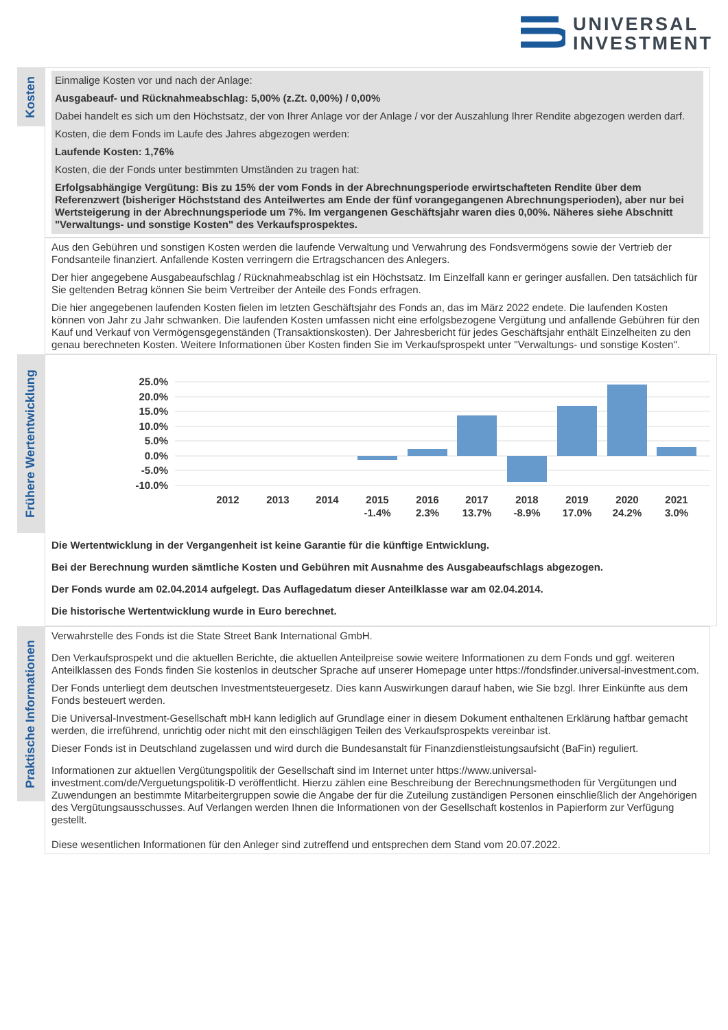UNIVERSAL
INVESTMENT
Kosten
Einmalige Kosten vor und nach der Anlage:
Ausgabeauf- und Rücknahmeabschlag: 5,00% (z.Zt. 0,00%) / 0,00%
Dabei handelt es sich um den Höchstsatz, der von Ihrer Anlage vor der Anlage / vor der Auszahlung Ihrer Rendite abgezogen werden darf.
Kosten, die dem Fonds im Laufe des Jahres abgezogen werden:
Laufende Kosten: 1,76%
Kosten, die der Fonds unter bestimmten Umständen zu tragen hat:
Erfolgsabhängige Vergütung: Bis zu 15% der vom Fonds in der Abrechnungsperiode erwirtschafteten Rendite über dem Referenzwert (bisheriger Höchststand des Anteilwertes am Ende der fünf vorangegangenen Abrechnungsperioden), aber nur bei Wertsteigerung in der Abrechnungsperiode um 7%. Im vergangenen Geschäftsjahr waren dies 0,00%. Näheres siehe Abschnitt "Verwaltungs- und sonstige Kosten" des Verkaufsprospektes.
Aus den Gebühren und sonstigen Kosten werden die laufende Verwaltung und Verwahrung des Fondsvermögens sowie der Vertrieb der Fondsanteile finanziert. Anfallende Kosten verringern die Ertragschancen des Anlegers.
Der hier angegebene Ausgabeaufschlag / Rücknahmeabschlag ist ein Höchstsatz. Im Einzelfall kann er geringer ausfallen. Den tatsächlich für Sie geltenden Betrag können Sie beim Vertreiber der Anteile des Fonds erfragen.
Die hier angegebenen laufenden Kosten fielen im letzten Geschäftsjahr des Fonds an, das im März 2022 endete. Die laufenden Kosten können von Jahr zu Jahr schwanken. Die laufenden Kosten umfassen nicht eine erfolgsbezogene Vergütung und anfallende Gebühren für den Kauf und Verkauf von Vermögensgegenständen (Transaktionskosten). Der Jahresbericht für jedes Geschäftsjahr enthält Einzelheiten zu den genau berechneten Kosten. Weitere Informationen über Kosten finden Sie im Verkaufsprospekt unter "Verwaltungs- und sonstige Kosten".
Frühere Wertentwicklung
25.0%
20.0%
15.0%
10.0%
5.0%
0.0%
-5.0%
-10.0%
2012
2013
2014
2015
2016
2017
2018
2019
2020
2021
-1.4%
2.3%
13.7%
-8.9%
17.0%
24.2%
3.0%
Die Wertentwicklung in der Vergangenheit ist keine Garantie für die künftige Entwicklung.
Bei der Berechnung wurden sämtliche Kosten und Gebühren mit Ausnahme des Ausgabeaufschlags abgezogen.
Der Fonds wurde am 02.04.2014 aufgelegt. Das Auflagedatum dieser Anteilklasse war am 02.04.2014.
Die historische Wertentwicklung wurde in Euro berechnet.
Praktische Informationen
Verwahrstelle des Fonds ist die State Street Bank International GmbH.
Den Verkaufsprospekt und die aktuellen Berichte, die aktuellen Anteilpreise sowie weitere Informationen zu dem Fonds und ggf. weiteren Anteilklassen des Fonds finden Sie kostenlos in deutscher Sprache auf unserer Homepage unter https://fondsfinder.universal-investment.com.
Der Fonds unterliegt dem deutschen Investmentsteuergesetz. Dies kann Auswirkungen darauf haben, wie Sie bzgl. Ihrer Einkünfte aus dem Fonds besteuert werden.
Die Universal-Investment-Gesellschaft mbH kann lediglich auf Grundlage einer in diesem Dokument enthaltenen Erklärung haftbar gemacht werden, die irreführend, unrichtig oder nicht mit den einschlägigen Teilen des Verkaufsprospekts vereinbar ist.
Dieser Fonds ist in Deutschland zugelassen und wird durch die Bundesanstalt für Finanzdienstleistungsaufsicht (BaFin) reguliert.
Informationen zur aktuellen Vergütungspolitik der Gesellschaft sind im Internet unter https://www.universal-investment.com/de/Verguetungspolitik-D veröffentlicht. Hierzu zählen eine Beschreibung der Berechnungsmethoden für Vergütungen und Zuwendungen an bestimmte Mitarbeitergruppen sowie die Angabe der für die Zuteilung zuständigen Personen einschließlich der Angehörigen des Vergütungsausschusses. Auf Verlangen werden Ihnen die Informationen von der Gesellschaft kostenlos in Papierform zur Verfügung gestellt.
Diese wesentlichen Informationen für den Anleger sind zutreffend und entsprechen dem Stand vom 20.07.2022.